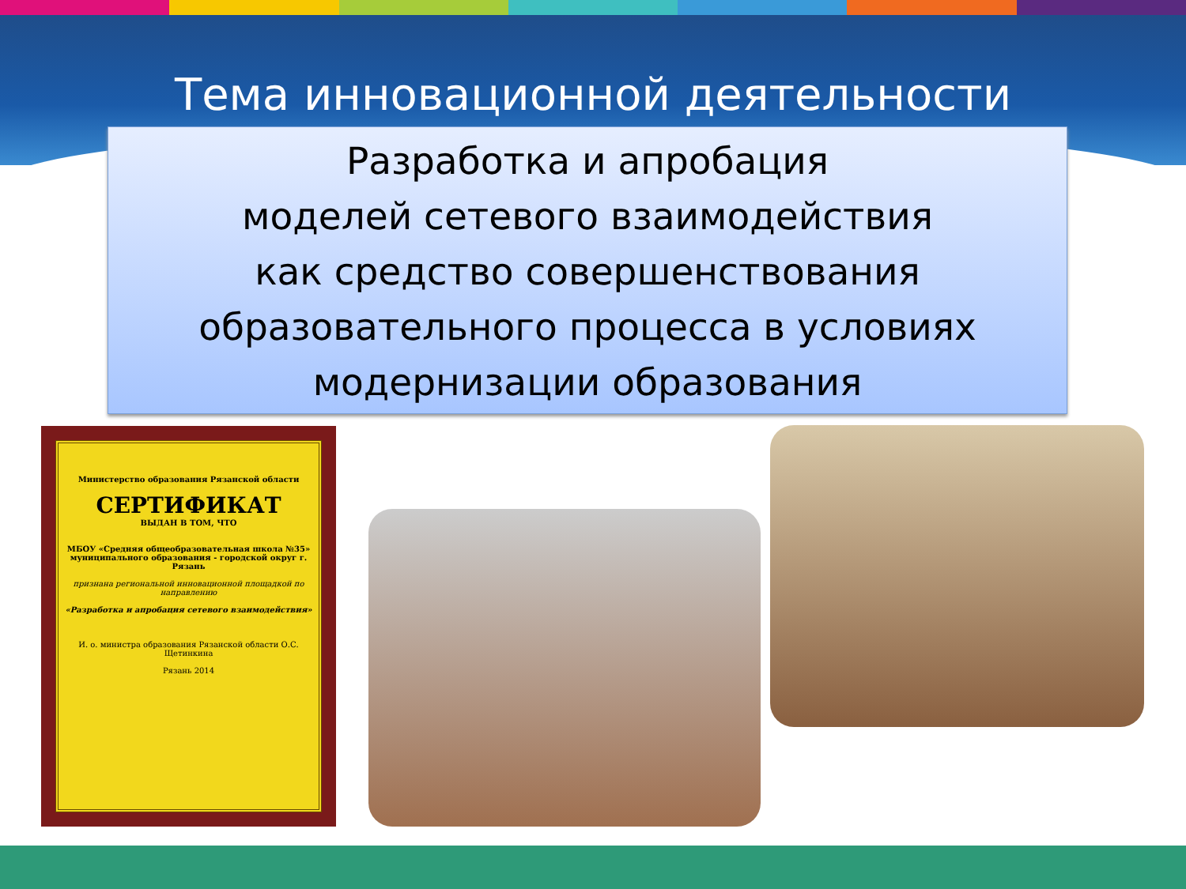Тема инновационной деятельности
Разработка и апробация
моделей сетевого взаимодействия
как средство совершенствования
образовательного процесса в условиях
модернизации образования
Министерство образования Рязанской области
СЕРТИФИКАТ
ВЫДАН В ТОМ, ЧТО
МБОУ «Средняя общеобразовательная школа №35» муниципального образования - городской округ г. Рязань
признана региональной инновационной площадкой по направлению
«Разработка и апробация сетевого взаимодействия»
И. о. министра образования Рязанской области О.С. Щетинкина
Рязань 2014